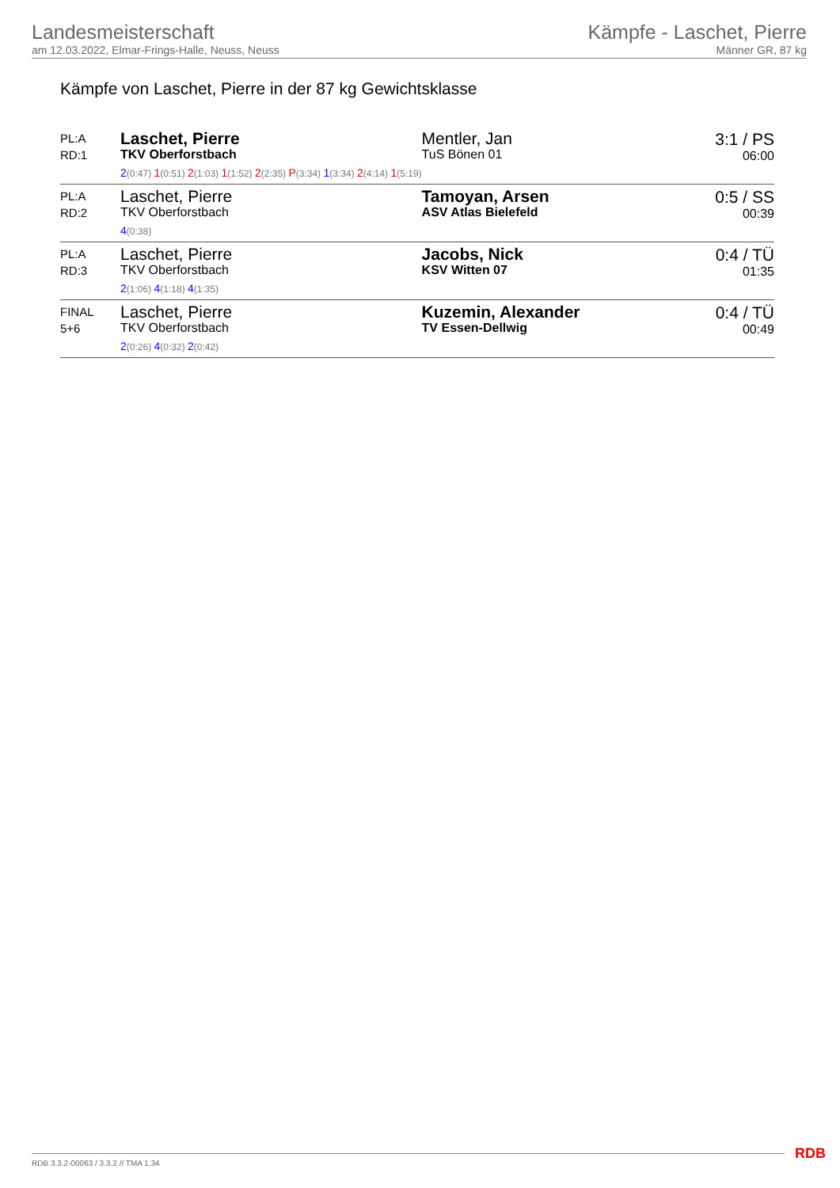Landesmeisterschaft
am 12.03.2022, Elmar-Frings-Halle, Neuss, Neuss
Kämpfe - Laschet, Pierre
Männer GR, 87 kg
Kämpfe von Laschet, Pierre in der 87 kg Gewichtsklasse
| PL:A RD:1 | Laschet, Pierre TKV Oberforstbach 2 (0:47) 1 (0:51) 2 (1:03) 1 (1:52) 2 (2:35) P (3:34) 1 (3:34) 2 (4:14) 1 (5:19) | Mentler, Jan TuS Bönen 01 | 3:1 / PS 06:00 |
| PL:A RD:2 | Laschet, Pierre TKV Oberforstbach 4 (0:38) | Tamoyan, Arsen ASV Atlas Bielefeld | 0:5 / SS 00:39 |
| PL:A RD:3 | Laschet, Pierre TKV Oberforstbach 2 (1:06) 4 (1:18) 4 (1:35) | Jacobs, Nick KSV Witten 07 | 0:4 / TÜ 01:35 |
| FINAL 5+6 | Laschet, Pierre TKV Oberforstbach 2 (0:26) 4 (0:32) 2 (0:42) | Kuzemin, Alexander TV Essen-Dellwig | 0:4 / TÜ 00:49 |
RDB 3.3.2-00063 / 3.3.2 // TMA 1.34
RDB